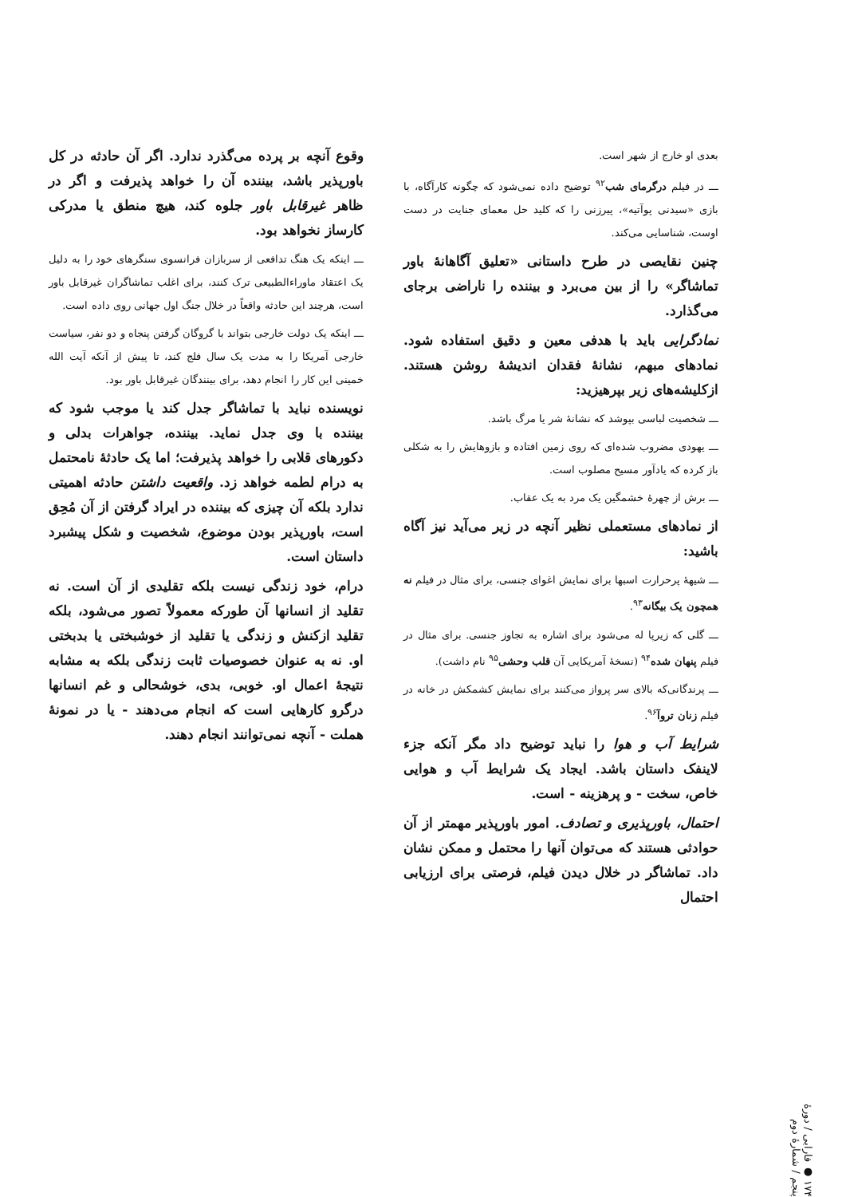بعدی او خارج از شهر است.
ـــ در فیلم درگرمای شب<sup>۹۲</sup> توضیح داده نمی‌شود که چگونه کارآگاه، با بازی «سیدنی پوآتیه»، پیرزنی را که کلید حل معمای جنایت در دست اوست، شناسایی می‌کند.
چنین نقایصی در طرح داستانی «تعلیق آگاهانهٔ باور تماشاگر» را از بین می‌برد و بیننده را ناراضی برجای می‌گذارد.
نمادگرایی باید با هدفی معین و دقیق استفاده شود. نمادهای مبهم، نشانهٔ فقدان اندیشهٔ روشن هستند. ازکلیشه‌های زیر بپرهیزید:
ـــ شخصیت لباسی بپوشد که نشانهٔ شر یا مرگ باشد.
ـــ یهودی مضروب شده‌ای که روی زمین افتاده و بازوهایش را به شکلی باز کرده که یادآور مسیح مصلوب است.
ـــ برش از چهرهٔ خشمگین یک مرد به یک عقاب.
از نمادهای مستعملی نظیر آنچه در زیر می‌آید نیز آگاه باشید:
ـــ شیههٔ پرحرارت اسبها برای نمایش اغوای جنسی، برای مثال در فیلم نه همچون یک بیگانه<sup>۹۳</sup>.
ـــ گلی که زیرپا له می‌شود برای اشاره به تجاوز جنسی. برای مثال در فیلم پنهان شده<sup>۹۴</sup> (نسخهٔ آمریکایی آن قلب وحشی<sup>۹۵</sup> نام داشت).
ـــ پرندگانی‌که بالای سر پرواز می‌کنند برای نمایش کشمکش در خانه در فیلم زنان تروآ<sup>۹۶</sup>.
شرایط آب و هوا را نباید توضیح داد مگر آنکه جزء لاینفک داستان باشد. ایجاد یک شرایط آب و هوایی خاص، سخت - و پرهزینه - است.
احتمال، باورپذیری و تصادف. امور باورپذیر مهمتر از آن حوادثی هستند که می‌توان آنها را محتمل و ممکن نشان داد. تماشاگر در خلال دیدن فیلم، فرصتی برای ارزیابی احتمال
وقوع آنچه بر پرده می‌گذرد ندارد. اگر آن حادثه در کل باورپذیر باشد، بیننده آن را خواهد پذیرفت و اگر در ظاهر غیرقابل باور جلوه کند، هیچ منطق یا مدرکی کارساز نخواهد بود.
ـــ اینکه یک هنگ تدافعی از سربازان فرانسوی سنگرهای خود را به دلیل یک اعتقاد ماوراءالطبیعی ترک کنند، برای اغلب تماشاگران غیرقابل باور است، هرچند این حادثه واقعاً در خلال جنگ اول جهانی روی داده است.
ـــ اینکه یک دولت خارجی بتواند با گروگان گرفتن پنجاه و دو نفر، سیاست خارجی آمریکا را به مدت یک سال فلج کند، تا پیش از آنکه آیت الله خمینی این کار را انجام دهد، برای بینندگان غیرقابل باور بود.
نویسنده نباید با تماشاگر جدل کند یا موجب شود که بیننده با وی جدل نماید. بیننده، جواهرات بدلی و دکورهای قلابی را خواهد پذیرفت؛ اما یک حادثهٔ نامحتمل به درام لطمه خواهد زد. واقعیت داشتن حادثه اهمیتی ندارد بلکه آن چیزی که بیننده در ایراد گرفتن از آن مُحِق است، باورپذیر بودن موضوع، شخصیت و شکل پیشبرد داستان است.
درام، خود زندگی نیست بلکه تقلیدی از آن است. نه تقلید از انسانها آن طورکه معمولاً تصور می‌شود، بلکه تقلید ازکنش و زندگی یا تقلید از خوشبختی یا بدبختی او. نه به عنوان خصوصیات ثابت زندگی بلکه به مشابه نتیجهٔ اعمال او. خوبی، بدی، خوشحالی و غم انسانها درگرو کارهایی است که انجام می‌دهند - یا در نمونهٔ هملت - آنچه نمی‌توانند انجام دهند.
۱۷۴ ● فارابی / دورهٔ پنجم / شمارهٔ دوم